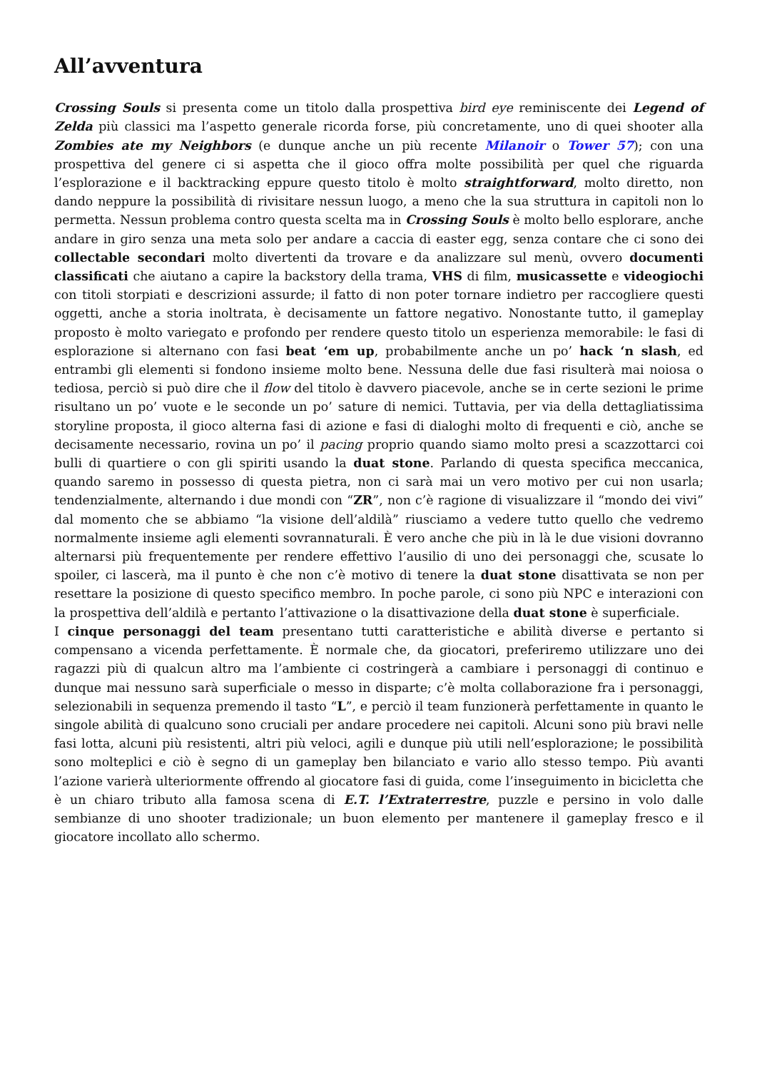All’avventura
Crossing Souls si presenta come un titolo dalla prospettiva bird eye reminiscente dei Legend of Zelda più classici ma l’aspetto generale ricorda forse, più concretamente, uno di quei shooter alla Zombies ate my Neighbors (e dunque anche un più recente Milanoir o Tower 57); con una prospettiva del genere ci si aspetta che il gioco offra molte possibilità per quel che riguarda l’esplorazione e il backtracking eppure questo titolo è molto straightforward, molto diretto, non dando neppure la possibilità di rivisitare nessun luogo, a meno che la sua struttura in capitoli non lo permetta. Nessun problema contro questa scelta ma in Crossing Souls è molto bello esplorare, anche andare in giro senza una meta solo per andare a caccia di easter egg, senza contare che ci sono dei collectable secondari molto divertenti da trovare e da analizzare sul menù, ovvero documenti classificati che aiutano a capire la backstory della trama, VHS di film, musicassette e videogiochi con titoli storpiati e descrizioni assurde; il fatto di non poter tornare indietro per raccogliere questi oggetti, anche a storia inoltrata, è decisamente un fattore negativo. Nonostante tutto, il gameplay proposto è molto variegato e profondo per rendere questo titolo un esperienza memorabile: le fasi di esplorazione si alternano con fasi beat ‘em up, probabilmente anche un po’ hack ‘n slash, ed entrambi gli elementi si fondono insieme molto bene. Nessuna delle due fasi risulterà mai noiosa o tediosa, perciò si può dire che il flow del titolo è davvero piacevole, anche se in certe sezioni le prime risultano un po’ vuote e le seconde un po’ sature di nemici. Tuttavia, per via della dettagliatissima storyline proposta, il gioco alterna fasi di azione e fasi di dialoghi molto di frequenti e ciò, anche se decisamente necessario, rovina un po’ il pacing proprio quando siamo molto presi a scazzottarci coi bulli di quartiere o con gli spiriti usando la duat stone. Parlando di questa specifica meccanica, quando saremo in possesso di questa pietra, non ci sarà mai un vero motivo per cui non usarla; tendenzialmente, alternando i due mondi con “ZR”, non c’è ragione di visualizzare il “mondo dei vivi” dal momento che se abbiamo “la visione dell’aldilà” riusciamo a vedere tutto quello che vedremo normalmente insieme agli elementi sovrannaturali. È vero anche che più in là le due visioni dovranno alternarsi più frequentemente per rendere effettivo l’ausilio di uno dei personaggi che, scusate lo spoiler, ci lascerà, ma il punto è che non c’è motivo di tenere la duat stone disattivata se non per resettare la posizione di questo specifico membro. In poche parole, ci sono più NPC e interazioni con la prospettiva dell’aldilà e pertanto l’attivazione o la disattivazione della duat stone è superficiale.
I cinque personaggi del team presentano tutti caratteristiche e abilità diverse e pertanto si compensano a vicenda perfettamente. È normale che, da giocatori, preferiremo utilizzare uno dei ragazzi più di qualcun altro ma l’ambiente ci costringerà a cambiare i personaggi di continuo e dunque mai nessuno sarà superficiale o messo in disparte; c’è molta collaborazione fra i personaggi, selezionabili in sequenza premendo il tasto “L”, e perciò il team funzionerà perfettamente in quanto le singole abilità di qualcuno sono cruciali per andare procedere nei capitoli. Alcuni sono più bravi nelle fasi lotta, alcuni più resistenti, altri più veloci, agili e dunque più utili nell’esplorazione; le possibilità sono molteplici e ciò è segno di un gameplay ben bilanciato e vario allo stesso tempo. Più avanti l’azione varierà ulteriormente offrendo al giocatore fasi di guida, come l’inseguimento in bicicletta che è un chiaro tributo alla famosa scena di E.T. l’Extraterrestre, puzzle e persino in volo dalle sembianze di uno shooter tradizionale; un buon elemento per mantenere il gameplay fresco e il giocatore incollato allo schermo.